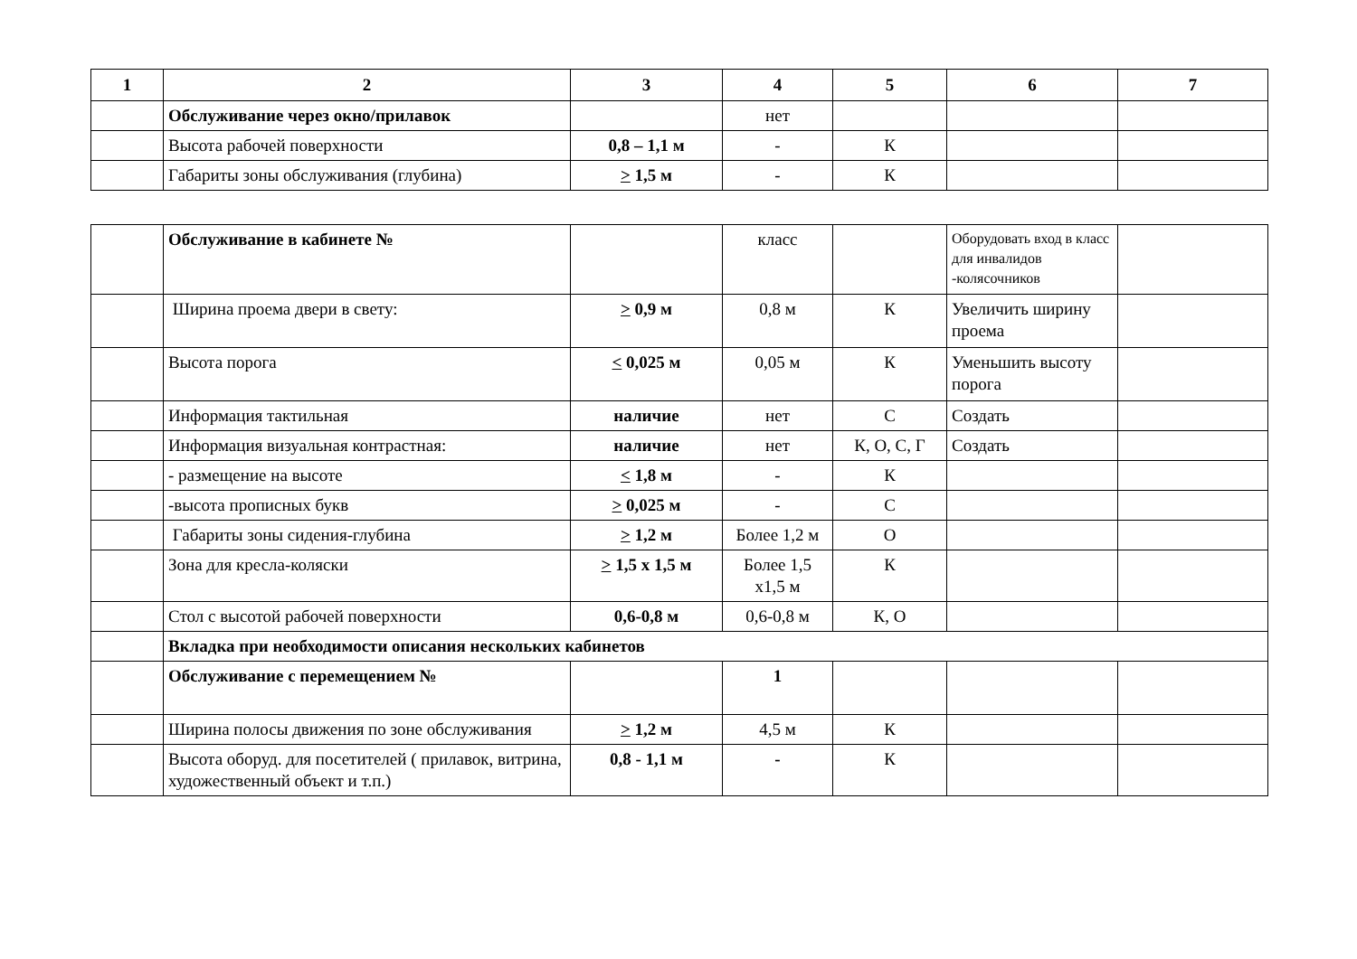| 1 | 2 | 3 | 4 | 5 | 6 | 7 |
| --- | --- | --- | --- | --- | --- | --- |
| | Обслуживание через окно/прилавок | | нет | | | |
| | Высота рабочей поверхности | 0,8 – 1,1 м | - | К | | |
| | Габариты зоны обслуживания (глубина) | > 1,5 м | - | К | | |
| | Обслуживание в кабинете № | | класс | | Оборудовать вход в класс для инвалидов -колясочников | |
| | Ширина проема двери в свету: | > 0,9 м | 0,8 м | К | Увеличить ширину проема | |
| | Высота порога | < 0,025 м | 0,05 м | К | Уменьшить высоту порога | |
| | Информация тактильная | наличие | нет | С | Создать | |
| | Информация визуальная контрастная: | наличие | нет | К, О, С, Г | Создать | |
| | - размещение на высоте | < 1,8 м | - | К | | |
| | -высота прописных букв | > 0,025 м | - | С | | |
| | Габариты зоны сидения-глубина | > 1,2 м | Более 1,2 м | О | | |
| | Зона для кресла-коляски | > 1,5 х 1,5 м | Более 1,5 х1,5 м | К | | |
| | Стол с высотой рабочей поверхности | 0,6-0,8 м | 0,6-0,8 м | К, О | | |
| | Вкладка при необходимости описания нескольких кабинетов | | | | | |
| | Обслуживание с перемещением № | | 1 | | | |
| | Ширина полосы движения по зоне обслуживания | > 1,2 м | 4,5 м | К | | |
| | Высота оборуд. для посетителей ( прилавок, витрина, художественный объект и т.п.) | 0,8 - 1,1 м | - | К | | |